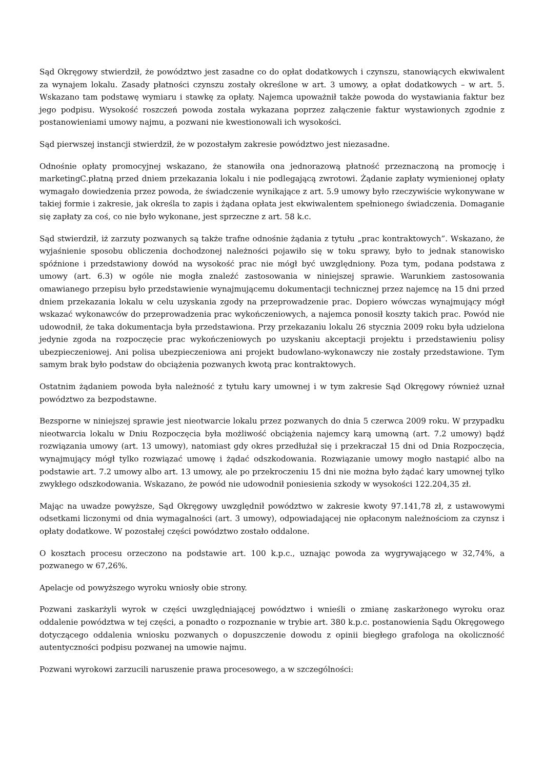Sąd Okręgowy stwierdził, że powództwo jest zasadne co do opłat dodatkowych i czynszu, stanowiących ekwiwalent za wynajem lokalu. Zasady płatności czynszu zostały określone w art. 3 umowy, a opłat dodatkowych – w art. 5. Wskazano tam podstawę wymiaru i stawkę za opłaty. Najemca upoważnił także powoda do wystawiania faktur bez jego podpisu. Wysokość roszczeń powoda została wykazana poprzez załączenie faktur wystawionych zgodnie z postanowieniami umowy najmu, a pozwani nie kwestionowali ich wysokości.
Sąd pierwszej instancji stwierdził, że w pozostałym zakresie powództwo jest niezasadne.
Odnośnie opłaty promocyjnej wskazano, że stanowiła ona jednorazową płatność przeznaczoną na promocję i marketingC.płatną przed dniem przekazania lokalu i nie podlegającą zwrotowi. Żądanie zapłaty wymienionej opłaty wymagało dowiedzenia przez powoda, że świadczenie wynikające z art. 5.9 umowy było rzeczywiście wykonywane w takiej formie i zakresie, jak określa to zapis i żądana opłata jest ekwiwalentem spełnionego świadczenia. Domaganie się zapłaty za coś, co nie było wykonane, jest sprzeczne z art. 58 k.c.
Sąd stwierdził, iż zarzuty pozwanych są także trafne odnośnie żądania z tytułu „prac kontraktowych”. Wskazano, że wyjaśnienie sposobu obliczenia dochodzonej należności pojawiło się w toku sprawy, było to jednak stanowisko spóźnione i przedstawiony dowód na wysokość prac nie mógł być uwzględniony. Poza tym, podana podstawa z umowy (art. 6.3) w ogóle nie mogła znaleźć zastosowania w niniejszej sprawie. Warunkiem zastosowania omawianego przepisu było przedstawienie wynajmującemu dokumentacji technicznej przez najemcę na 15 dni przed dniem przekazania lokalu w celu uzyskania zgody na przeprowadzenie prac. Dopiero wówczas wynajmujący mógł wskazać wykonawców do przeprowadzenia prac wykończeniowych, a najemca ponosił koszty takich prac. Powód nie udowodnił, że taka dokumentacja była przedstawiona. Przy przekazaniu lokalu 26 stycznia 2009 roku była udzielona jedynie zgoda na rozpoczęcie prac wykończeniowych po uzyskaniu akceptacji projektu i przedstawieniu polisy ubezpieczeniowej. Ani polisa ubezpieczeniowa ani projekt budowlano-wykonawczy nie zostały przedstawione. Tym samym brak było podstaw do obciążenia pozwanych kwotą prac kontraktowych.
Ostatnim żądaniem powoda była należność z tytułu kary umownej i w tym zakresie Sąd Okręgowy również uznał powództwo za bezpodstawne.
Bezsporne w niniejszej sprawie jest nieotwarcie lokalu przez pozwanych do dnia 5 czerwca 2009 roku. W przypadku nieotwarcia lokalu w Dniu Rozpoczęcia była możliwość obciążenia najemcy karą umowną (art. 7.2 umowy) bądź rozwiązania umowy (art. 13 umowy), natomiast gdy okres przedłużał się i przekraczał 15 dni od Dnia Rozpoczęcia, wynajmujący mógł tylko rozwiązać umowę i żądać odszkodowania. Rozwiązanie umowy mogło nastąpić albo na podstawie art. 7.2 umowy albo art. 13 umowy, ale po przekroczeniu 15 dni nie można było żądać kary umownej tylko zwykłego odszkodowania. Wskazano, że powód nie udowodnił poniesienia szkody w wysokości 122.204,35 zł.
Mając na uwadze powyższe, Sąd Okręgowy uwzględnił powództwo w zakresie kwoty 97.141,78 zł, z ustawowymi odsetkami liczonymi od dnia wymagalności (art. 3 umowy), odpowiadającej nie opłaconym należnościom za czynsz i opłaty dodatkowe. W pozostałej części powództwo zostało oddalone.
O kosztach procesu orzeczono na podstawie art. 100 k.p.c., uznając powoda za wygrywającego w 32,74%, a pozwanego w 67,26%.
Apelacje od powyższego wyroku wniosły obie strony.
Pozwani zaskarżyli wyrok w części uwzględniającej powództwo i wnieśli o zmianę zaskarżonego wyroku oraz oddalenie powództwa w tej części, a ponadto o rozpoznanie w trybie art. 380 k.p.c. postanowienia Sądu Okręgowego dotyczącego oddalenia wniosku pozwanych o dopuszczenie dowodu z opinii biegłego grafologa na okoliczność autentyczności podpisu pozwanej na umowie najmu.
Pozwani wyrokowi zarzucili naruszenie prawa procesowego, a w szczególności: